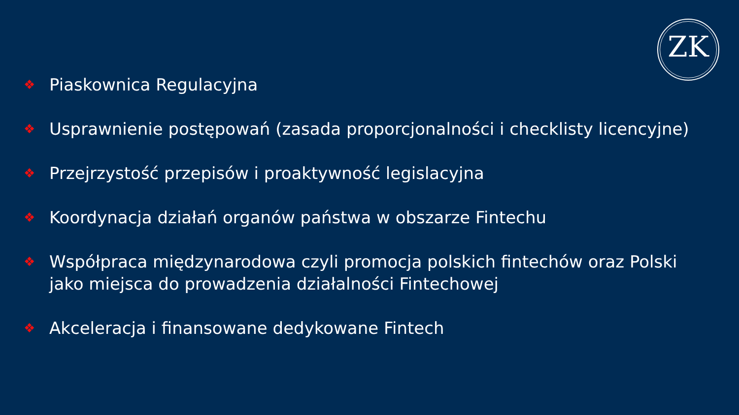ZK
❖ Piaskownica Regulacyjna
❖ Usprawnienie postępowań (zasada proporcjonalności i checklisty licencyjne)
❖ Przejrzystość przepisów i proaktywność legislacyjna
❖ Koordynacja działań organów państwa w obszarze Fintechu
❖ Współpraca międzynarodowa czyli promocja polskich fintechów oraz Polski jako miejsca do prowadzenia działalności Fintechowej
❖ Akceleracja i finansowane dedykowane Fintech